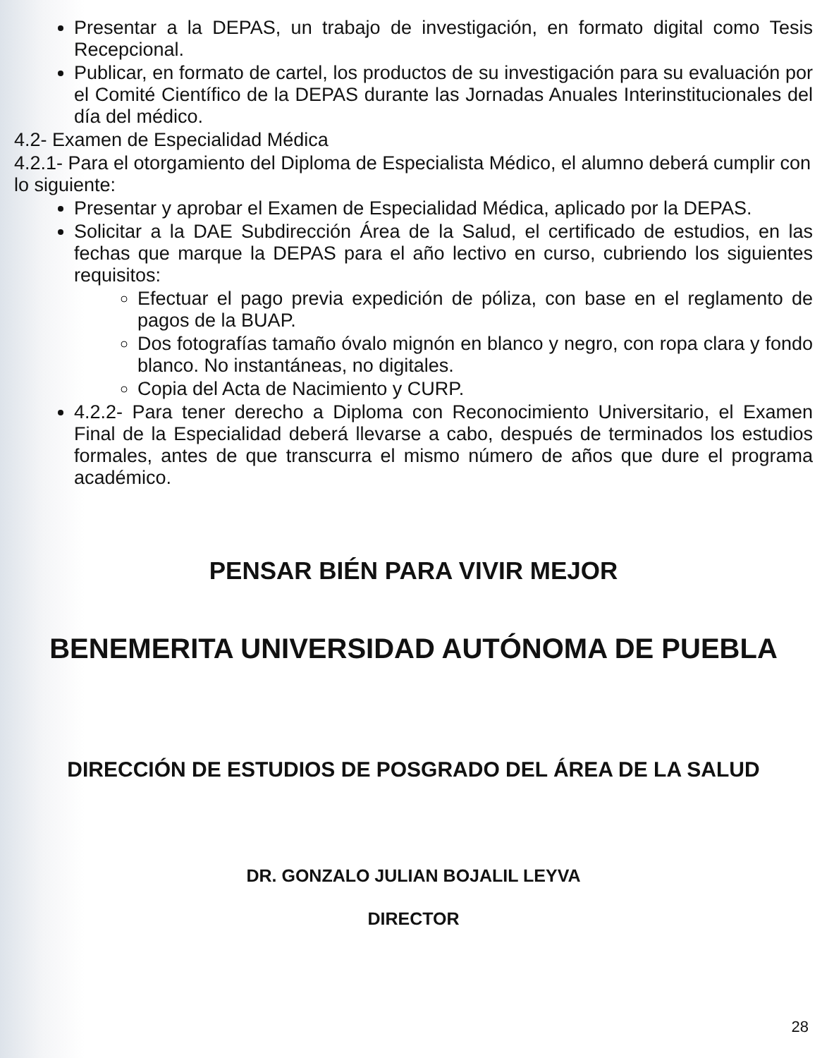Presentar a la DEPAS, un trabajo de investigación, en formato digital como Tesis Recepcional.
Publicar, en formato de cartel, los productos de su investigación para su evaluación por el Comité Científico de la DEPAS durante las Jornadas Anuales Interinstitucionales del día del médico.
4.2- Examen de Especialidad Médica
4.2.1- Para el otorgamiento del Diploma de Especialista Médico, el alumno deberá cumplir con lo siguiente:
Presentar y aprobar el Examen de Especialidad Médica, aplicado por la DEPAS.
Solicitar a la DAE Subdirección Área de la Salud, el certificado de estudios, en las fechas que marque la DEPAS para el año lectivo en curso, cubriendo los siguientes requisitos:
Efectuar el pago previa expedición de póliza, con base en el reglamento de pagos de la BUAP.
Dos fotografías tamaño óvalo mignón en blanco y negro, con ropa clara y fondo blanco. No instantáneas, no digitales.
Copia del Acta de Nacimiento y CURP.
4.2.2- Para tener derecho a Diploma con Reconocimiento Universitario, el Examen Final de la Especialidad deberá llevarse a cabo, después de terminados los estudios formales, antes de que transcurra el mismo número de años que dure el programa académico.
PENSAR BIÉN PARA VIVIR MEJOR
BENEMERITA UNIVERSIDAD AUTÓNOMA DE PUEBLA
DIRECCIÓN DE ESTUDIOS DE POSGRADO DEL ÁREA DE LA SALUD
DR. GONZALO JULIAN BOJALIL LEYVA
DIRECTOR
28